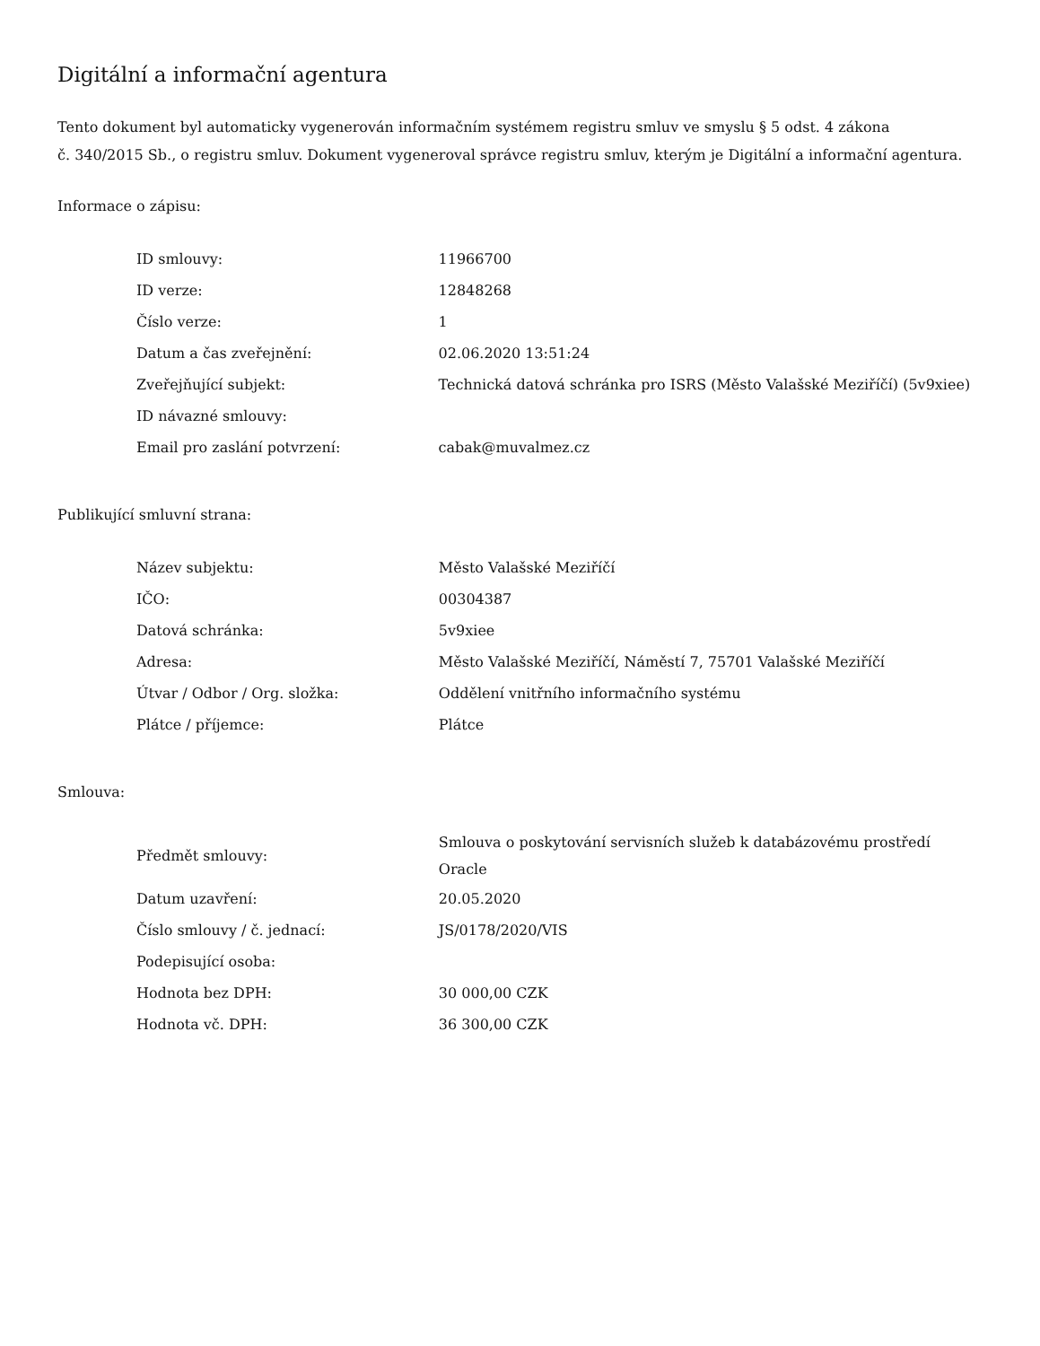Digitální a informační agentura
Tento dokument byl automaticky vygenerován informačním systémem registru smluv ve smyslu § 5 odst. 4 zákona
č. 340/2015 Sb., o registru smluv. Dokument vygeneroval správce registru smluv, kterým je Digitální a informační agentura.
Informace o zápisu:
| ID smlouvy: | 11966700 |
| ID verze: | 12848268 |
| Číslo verze: | 1 |
| Datum a čas zveřejnění: | 02.06.2020 13:51:24 |
| Zveřejňující subjekt: | Technická datová schránka pro ISRS (Město Valašské Meziříčí) (5v9xiee) |
| ID návazné smlouvy: | |
| Email pro zaslání potvrzení: | cabak@muvalmez.cz |
Publikující smluvní strana:
| Název subjektu: | Město Valašské Meziříčí |
| IČO: | 00304387 |
| Datová schránka: | 5v9xiee |
| Adresa: | Město Valašské Meziříčí, Náměstí 7, 75701 Valašské Meziříčí |
| Útvar / Odbor / Org. složka: | Oddělení vnitřního informačního systému |
| Plátce / příjemce: | Plátce |
Smlouva:
| Předmět smlouvy: | Smlouva o poskytování servisních služeb k databázovému prostředí Oracle |
| Datum uzavření: | 20.05.2020 |
| Číslo smlouvy / č. jednací: | JS/0178/2020/VIS |
| Podepisující osoba: | |
| Hodnota bez DPH: | 30 000,00 CZK |
| Hodnota vč. DPH: | 36 300,00 CZK |